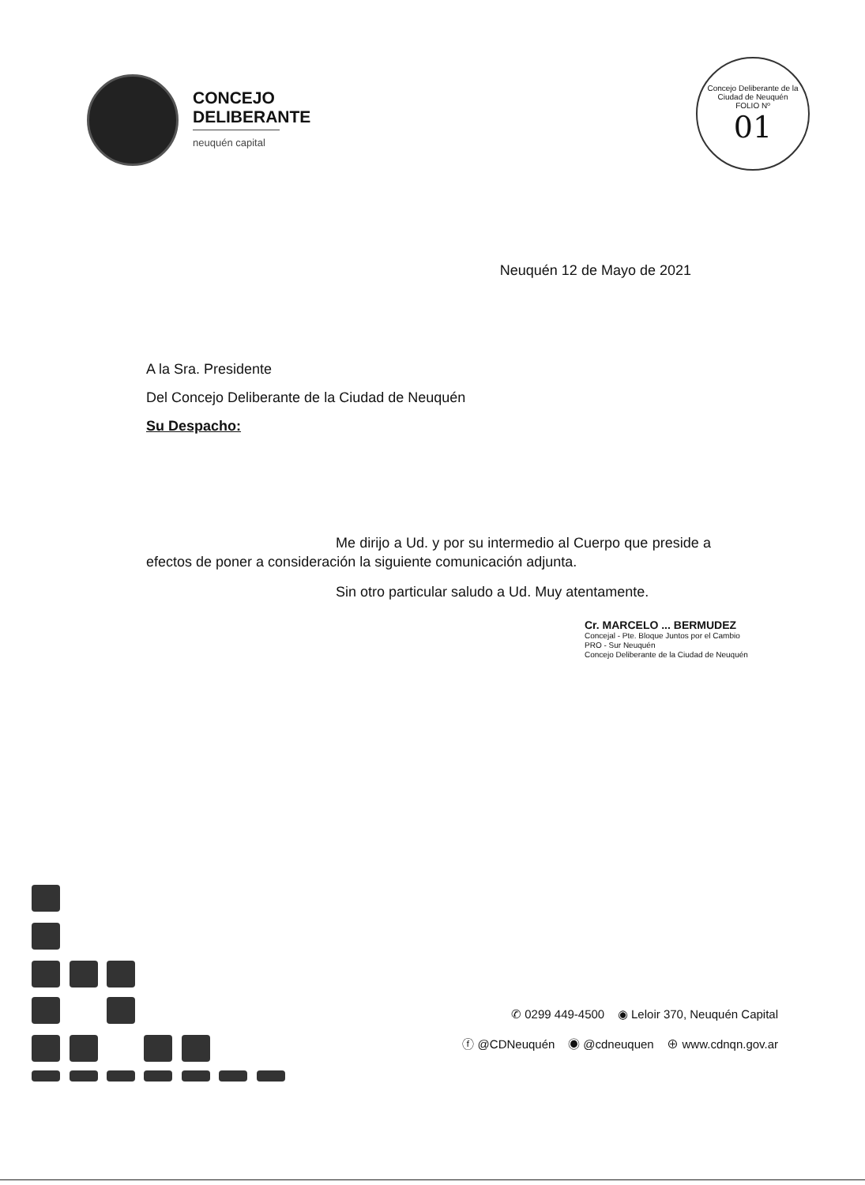CONCEJO
DELIBERANTE
neuquén capital
Concejo Deliberante de la Ciudad de Neuquén
FOLIO Nº
01
Neuquén 12 de Mayo de 2021
A la Sra. Presidente
Del Concejo Deliberante de la Ciudad de Neuquén
Su Despacho:
Me dirijo a Ud. y por su intermedio al Cuerpo que preside a efectos de poner a consideración la siguiente comunicación adjunta.
Sin otro particular saludo a Ud. Muy atentamente.
Cr. MARCELO ... BERMUDEZ
Concejal - Pte. Bloque Juntos por el Cambio
PRO - Sur Neuquén
Concejo Deliberante de la Ciudad de Neuquén
✆ 0299 449-4500 ◉ Leloir 370, Neuquén Capital
ⓕ @CDNeuquén ◉ @cdneuquen ⊕ www.cdnqn.gov.ar